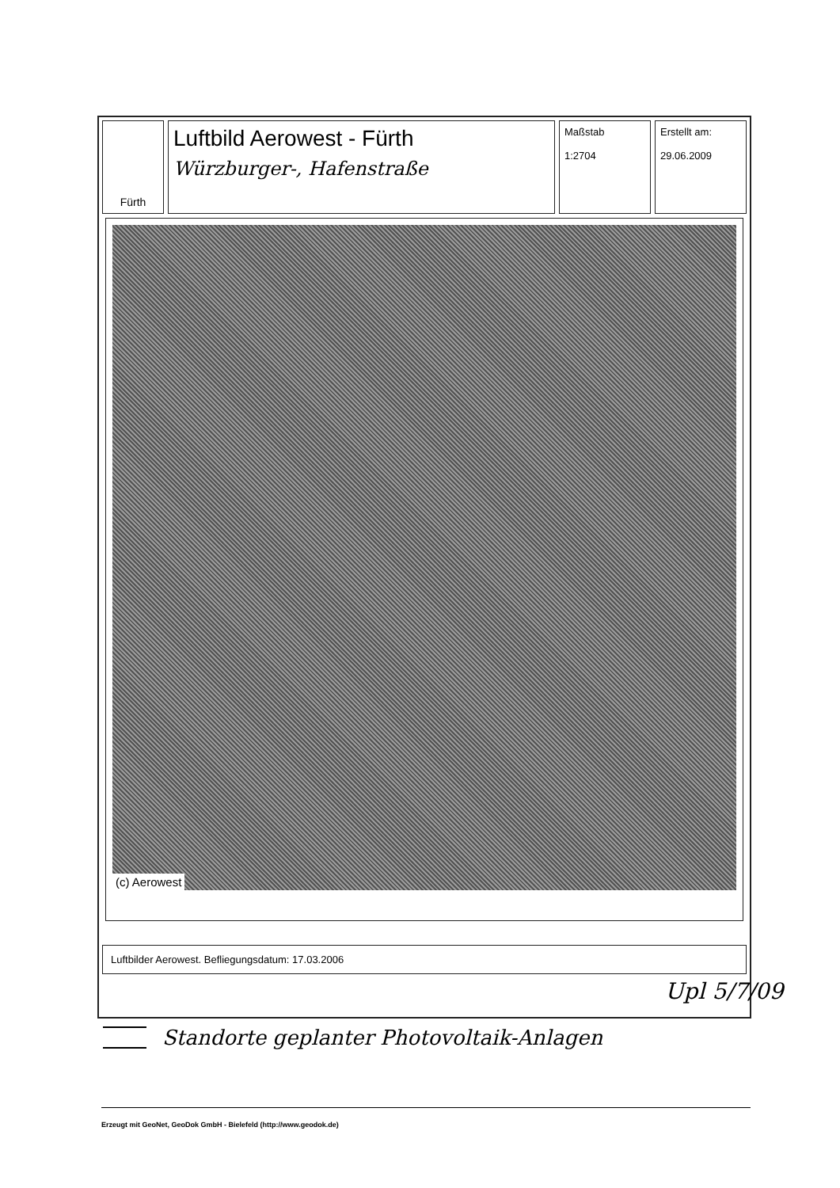Fürth
Luftbild Aerowest - Fürth
Würzburger-, Hafenstraße
Maßstab
1:2704
Erstellt am:
29.06.2009
(c) Aerowest
Luftbilder Aerowest. Befliegungsdatum: 17.03.2006
Upl 5/7/09
Standorte geplanter Photovoltaik-Anlagen
Erzeugt mit GeoNet, GeoDok GmbH - Bielefeld (http://www.geodok.de)